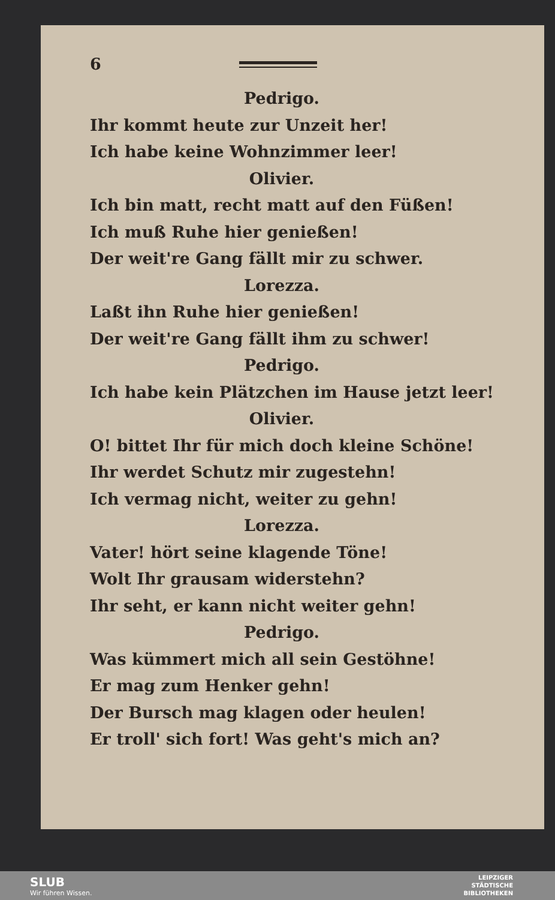6
Pedrigo.
Ihr kommt heute zur Unzeit her!
Ich habe keine Wohnzimmer leer!
Olivier.
Ich bin matt, recht matt auf den Füßen!
Ich muß Ruhe hier genießen!
Der weit're Gang fällt mir zu schwer.
Lorezza.
Laßt ihn Ruhe hier genießen!
Der weit're Gang fällt ihm zu schwer!
Pedrigo.
Ich habe kein Plätzchen im Hause jetzt leer!
Olivier.
O! bittet Ihr für mich doch kleine Schöne!
Ihr werdet Schutz mir zugestehn!
Ich vermag nicht, weiter zu gehn!
Lorezza.
Vater! hört seine klagende Töne!
Wolt Ihr grausam widerstehn?
Ihr seht, er kann nicht weiter gehn!
Pedrigo.
Was kümmert mich all sein Gestöhne!
Er mag zum Henker gehn!
Der Bursch mag klagen oder heulen!
Er troll' sich fort! Was geht's mich an?
SLUB
Wir führen Wissen.
LEIPZIGER
STÄDTISCHE
BIBLIOTHEKEN